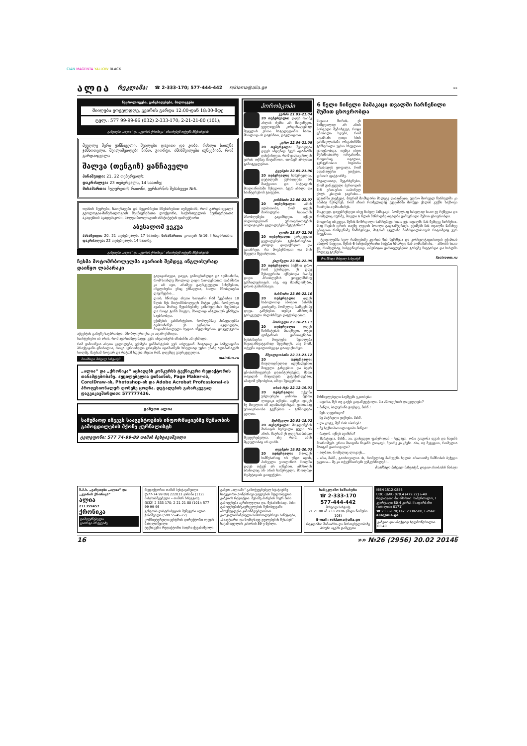CIAN MAGENTA YALLOW BLACK
ალია რეკლამა: ☎ 2-333-170; 577-444-442 reklama@alia.ge »»
ნეკროლოგები, განცხადებები, მილოცვები
მიიღება ყოველდღე, კვირის გარდა 12:00-დან 18:00-მდე
ტელ.: 577 99-99-96 (032) 2-333-170; 2-21-21-80 (101);
გაზეთები „ალია“ და „კვირის ქრონიკა“ იზიარებენ თქვენს მწუხარებას
მეუღლე მერი ყანჩაველი, შვილები დავითი და კობა, რძალი ხათუნა ჯანხოთელი, შვილიშვილები ნინო, გიორგი, ძმისშვილები იუწყებიან, რომ გარდაიცვალა
შალვა (თენგიზ) ყანჩაველი
პანაშვიდი: 21, 22 თებერვალს;
დაკრძალვა: 23 თებერვალს, 14 საათზე;
მისამართი: ჩუღურეთის რაიონი, ვერხარნის შესახვევი №6.
ოჯახის წევრები, ნათესავები და მეგობრები მწუხარებით იუწყებიან, რომ გარდაიცვალა გეოლოგია-მინერალოგიის მეცნიერებათა დოქტორი, საქართველოს მეცნიერებათა აკადემიის აკადემიკოსი, პალეობიოლოგიის ინსტიტუტის დირექტორი
აბესალომ ვეკუა
პანაშვიდი: 20, 21 თებერვალს, 17 საათზე; მისამართი: გოთუას №16, I სადარბაზო; დაკრძალვა: 22 თებერვალს, 14 საათზე.
გაზეთები „ალია“ და „კვირის ქრონიკა“ იზიარებენ თქვენს მწუხარებას
ჩეხმა მოტომრბოლელმა ავარიის შემდეგ ინგლისურად დაიწყო ლაპარაკი
გადაყირავდა, დაეცა, გამოფხიზლდა და აღმოაჩინა, რომ სიახლე მხოლოდ დიდი რაოდენობით თაბაშირი კი არ იყო, არამედ გაურკვეველი მიზეზებით, ინგლისური ენაც უსწავლია, ხოლო მშობლიური დავიწყებია...
დიახ, სწორედ ასეთი საოცარი რამ შეემთხვა 18 წლის ჩეხ მოტომრბოლელს მატეი კუსს, რომელსაც ავარია მორიგ შეჯიბრებაზე გამოსვლისას შეემთხვა და როცა გონს მოეგო, მხოლოდ ინგლისურ ენაზეღა საუბრობდა.
ექიმების განმარტებით, რომლებმაც პირველებმა აღმოაჩინეს ეს უცნაური ცვლილება, მოტომრბოლელი სუფთა ინგლისურით, ყოველგვარი აქცენტის გარეშე საუბრობდა, მშობლიური ენა კი აღარ ესმოდა.
საინტერესო ის არის, რომ ავარიამდე მატეი კუსს ინგლისურს იწიბინჩი არ ესმოდა.
რამ გამოიწვია ასეთი ცვლილება, ექიმები განმარტებას ვერ იძლევიან. ზოგადად კი სამედიცინო პრაქტიკაში ცნობილია, როცა სერიოზული ტრავმები ადამიანებს სრულიად უცხო ენაზე ალაპარაკებს ხოლმე, მაგრამ როგორ და რატომ ხდება ასეთი რამ, დღემდე გაურკვეველია.
მოამზადა მიხეილ სახვაძემ mainfun.ru
„ალია“ და „ქრონიკა“ აცხადებს კონკურსს ტექნიკური რედაქტორის თანამდებობაზე. აუცილებელია დიზაინის, Page Maker-ის, CorelDraw-ის, Photoshop-ის და Adobe Acrobat Professional-ის პროფესიონალურ დონეზე ცოდნა. დეტალების გასარკვევად დაგვიკავშირდით: 577777436.
გაზეთი ალია
სამუშაოდ იწვევს სააგენტოების ინფორმაციებზე მუშაობის გამოცდილების მქონე ჟურნალისტს
ტელეფონი: 577 74-99-89 თამაზ ბესტავაშვილი
ჰოროსკოპი
ვერძი 21.03-21.04
20 თებერვალი: დღეს რაიმე ახლის ძებნა არ მოგიწევთ. ყველაფერს კარდინალურად შეცვლის ერთი სატელეფონო ზარი. მხოლოდ ის დაგრჩათ, დაელოდოთ.
კურო 22.04-21.05
20 თებერვალი: შეიძლება დღეს იმდენად ბევრ ადამიანს დასჭირდეთ, რომ ვილაცისთვის უარის თქმაც მოგიწიოთ, თორემ არაჯითი გამოგეცლებათ.
ტყუპები 22.05-21.06
20 თებერვალი: სასურველია, დეტალებს ყურადღება არ მიაქციოთ და სიტუაციას მთლიანობაში შეხედოთ. ბევრ ახალს და საინტერესოს გაიგებთ.
კირჩხიბი 22.06-22.07
20 თებერვალი: არის ალბათობა, რომ დღეს მორალური ხასიათის პრობლემები გაგიჩნდეთ. იქნებ ახლობლებთან ურთიერთობების პოლიტიკაში ცვლილებები შეგეტანათ?
ლომი 23.07-22.08
20 თებერვალი: გარკვეული ცვლილებები გესაჭიროებათ. კარგად დაფიქრდით და გაიაზრეთ, რა მოგბეზრდათ და რის შეცვლა შეგიძლიათ.
ქალწული 23.08-22.09
20 თებერვალი: საქმით დრო რომ გქონდეთ, ეს დღე შესაფერისი იქნებოდა რაიმე დიდი პრობლემის ყოველმხრივ განხილვისთვის. ისე, თუ მოიწდომებთ, დროს გამონახავთ.
სასწორი 23.09-22.10
20 თებერვალი: დღეს საბოლოოდ იპოვით პასუხს კითხვაზე, რომელიც რამდენიმე დღეა, გაწუხებთ. თუმცა ამისთვის გარკვეული ძალისხმევა დაგჭირდებათ.
მორიელი 23.10-21.11
20 თებერვალი: დღეს წარმატებას მიაღწევთ, თუკი ფანტაზიას გამოიყენებთ. ნებისმიერი მოვლენა შეიძლება სხვადასხვაგვარად შეფასდეს, ასე რომ, თქვენი თვალთახედვა დაიფიქსირეთ.
მშვილდოსანი 22.11-21.12
20 თებერვალი: მოულოდნელად იდუმალებით მოცული გახდებით და ბევრ ცნობისმოყვარეს დააინტერესებთ. მათი თავიდან მოცილება გაგიჭირდებათ, ამიტომ უმჯობესია, იმიჯი შეიფერით.
თხის რქა 22.12-19.01
20 თებერვალი: თქვენი უძლიერესი კოზირი მყარი ლოგიკა იქნება. თუმცა ივიცეს ნუ მოელით იმ ადამიანებისგან, ვისთანაც ურთიერთობა გექნებათ – განბილება გელით.
მერწყული 20.01-18.02
20 თებერვალი: მოვლენების მართვის სურვილი ცუდი არ არის, მაგრამ ეს დღე საამისოდ შეუფერებელია. ასე რომ, ამის მცდელობაც არ ღირს.
თევზები 19.02-20.03
20 თებერვალი: რაოდენ სამწუხაროც არ უნდა იყოს, პირველი ვიოლინოს როლში დღეს თქვენ არ იქნებით. ამისთვის ბრძოლაც არ არის სასურველი, მხოლოდ რეპუტაციას გაიფუჭებთ.
6 წელი ჩინელი მამაკაცი თვალში ჩარჩენილი შუშით ცხოვრობდა
სხვათა შორის, ეს ნამდვილად არ არის პირველი შემთხვევა, როცა ცნობილი ხდება, რომ ადამიანი დიდი ხნის განმავლობაში ორგანიზმში გაჩხერილი უცხო სხეულით ცხოვრობდა, თუმცა ისეთ მგრძნობიარე ორგანოში, როგორიც თვალია, ჯერჯერობით საუბარი არასოდეს ყოფილა, რომ აღარაფერი ვთქვათ, დროის ფაქტორზე.
მაგალითად, შეგახსენებთ, რომ გარკვეული პერიოდის წინ ერთ-ერთ იაპონელ ქალს კბილის ჯაგრისი... ცხვირში გაეჭედა, მაგრამ მომხდარი მალევე დაავიწყდა, უფრო შორეულ წარსულში კი იმასაც წერდნენ, რომ აზიის რომელიღაც ქვეყანაში მოხუცი ქალის კუჭში საქსოვი ჩხირები აღმოაჩინეს.
მოკლედ, დავუბრუნდეთ ისევ ჩინელ მამაკაცს, რომელსაც სახელად სიაო ჟუ რქმევია და რომელიც თურმე, მთელი 6 წლის მანძილზე თვალში გაჩხერილი შუშით ცხოვრობდა.
როგორც ირკვევა, შუშის მოზრდილი ნამსხვრევი სიაო ჟუს თვალში მას შემდეგ ჩარჩენია, რაც ჩხუბის დროს თავზე ლუდის ბოთლი გადაამტვრიეს. ექიმებს მის თვალში მაშინვე უპოვიათ რამდენიმე ნამსხვრევი, მაგრამ ყველაზე მოზრდილისთვის რატომღაც ვერ მიუგნიათ.
– ტკივილებმა სულ რამდენიმე კვირის წინ შემაწუხა და კონსულტაციისთვის ექიმთან ამიტომ მივედი. შუშის 6-სანტიმეტრიანი ნაჭერი სწორედ მან აღმომიჩინა, – ამბობს სიაო ჟუ, რომელსაც, საბედნიეროდ, ოპერაცია გართულებების გარეშე ჩაუტარდა და სახლში მალევე გაეწერა.
მოამზადა მიხეილ სახვაძემ factroom.ru
მასწავლებელი ბავშვებს ეკითხება:
– თეონა, შენ თუ გაქვს გადაწყვეტილი, რა პროფესიას დაეუფლები?
– მინდა, ბალერინა გავხდე, მასწ.!
– შენ, ლევანიკო?
– მე პატრული ვიქნები, მასწ.
– და კოტე, შენ რას აპირებ?
– მე სექსოპათოლოგობა მინდა!
– რატომ, იქნებ ავიხსნა?
– მარტივია, მასწ., აი, გაიხედეთ ფანჯრიდან – ხედავთ, ორი გოგონა დგას და ნაყინს მიირთმევს. ერთი მათგანი ნაყინს ლოკავს, მეორე კი კბეჩს. აბა, თუ მეტყვით, რომელია მათგან გათხოვილი?
– ალბათ, რომელიც ლოკავს...
– არა, მასწ., გათხოვილია ის, რომელსაც მარჯვენა ხელის არათითზე ნიშნობის ბეჭედი უკეთია... მე კი თქვენნაირებს ვუმკურნალებ!..
მოამზადა მიხეილ სახვაძემ, დავით ახობაძის ნახატი
შ.პ.ს. „გაზეთები „ალია“ და „კვირის ქრონიკა“
ალია
211359457
ქრონიკა
დამფუძნებელი
გიორგი ბრეგვაძე
რედაქტორი: თამაზ ბესტავაშვილი
(577-74 99 89) 222033 ჯირანი (112)
პასუხისმგებელი – თამარ ბრეგვაძე
(032) 2-333-170; 2-21-21-80 (101); 577 99-99-96
გაზეთის დისტრიბუციის მენეჯერი ილია ჭაბაშვილი (599 55-45-22)
კომპიუტერული ცენტრის დირექტორი ლევან ბაბილოშვილი
ტექნიკური რედაქტორი ბადრი ქევანიშვილი
გაზეთ „ალიაში“ გამოქვეყნებულ სტატიებზე საავტორო ქონებრივი უფლების მფლობელია გაზეთის რედაქცია. მესამე პირების მიერ მისი გამოყენება აკრძალულია და, შესაბამისად, მისი გამოყენების/გავრცელების შემთხვევაში ამოქმედდება კანონმდებლობით გათვალისწინებული სამართლებრივი სანქციები, „საავტორო და მომიჯნავე უფლებების შესახებ“ საქართველოს კანონის 59-ე მუხლი.
სარეკლამო სამსახური
☎ 2-333-170
577-444-442
მიხეილ სახვაძე
21 21 80 ან 233 20 06 (შიდა ნომერი 108)
E-mail: reklama@alia.ge
რეკლამის შინაარსა და მართებულობაზე პასუხს აგებს დამკვეთი
ISSN 1512-0856
UDC (UAK) 070.4 (479.22) ა-49
რედაქციის მისამართი: საბურთალო, I კვარტალი 80-4 კორპ. I სადარბაზო (თბილისი 0171)
☎ 2333-170; Fax: 2330-500, E-mail: alia@alia.ge
გაზეთი დასაბეჭდად ხელმოწერილია 03.40
16 »» №26 (2956) 20.02 2014წ